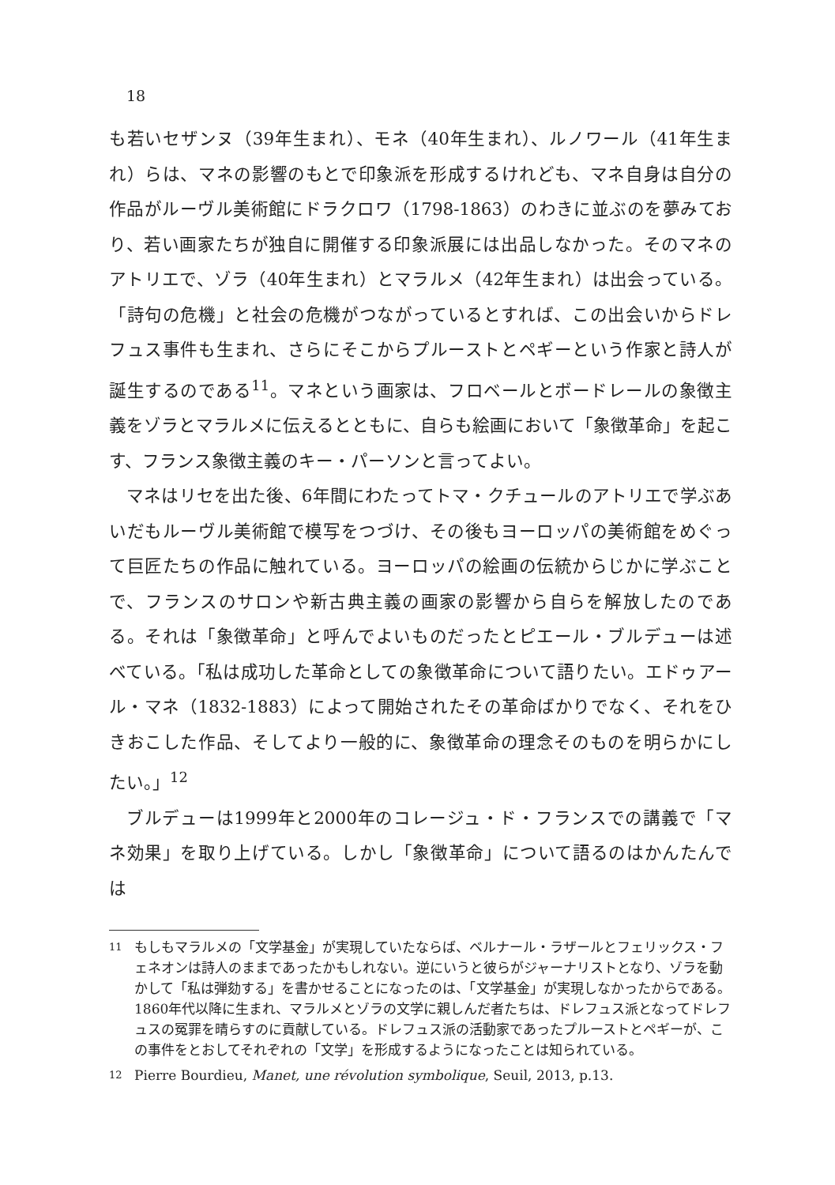18
も若いセザンヌ（39年生まれ）、モネ（40年生まれ）、ルノワール（41年生まれ）らは、マネの影響のもとで印象派を形成するけれども、マネ自身は自分の作品がルーヴル美術館にドラクロワ（1798-1863）のわきに並ぶのを夢みており、若い画家たちが独自に開催する印象派展には出品しなかった。そのマネのアトリエで、ゾラ（40年生まれ）とマラルメ（42年生まれ）は出会っている。「詩句の危機」と社会の危機がつながっているとすれば、この出会いからドレフュス事件も生まれ、さらにそこからプルーストとペギーという作家と詩人が誕生するのである<sup>11</sup>。マネという画家は、フロベールとボードレールの象徴主義をゾラとマラルメに伝えるとともに、自らも絵画において「象徴革命」を起こす、フランス象徴主義のキー・パーソンと言ってよい。
マネはリセを出た後、6年間にわたってトマ・クチュールのアトリエで学ぶあいだもルーヴル美術館で模写をつづけ、その後もヨーロッパの美術館をめぐって巨匠たちの作品に触れている。ヨーロッパの絵画の伝統からじかに学ぶことで、フランスのサロンや新古典主義の画家の影響から自らを解放したのである。それは「象徴革命」と呼んでよいものだったとピエール・ブルデューは述べている。「私は成功した革命としての象徴革命について語りたい。エドゥアール・マネ（1832-1883）によって開始されたその革命ばかりでなく、それをひきおこした作品、そしてより一般的に、象徴革命の理念そのものを明らかにしたい。」<sup>12</sup>
ブルデューは1999年と2000年のコレージュ・ド・フランスでの講義で「マネ効果」を取り上げている。しかし「象徴革命」について語るのはかんたんでは
11 もしもマラルメの「文学基金」が実現していたならば、ベルナール・ラザールとフェリックス・フェネオンは詩人のままであったかもしれない。逆にいうと彼らがジャーナリストとなり、ゾラを動かして「私は弾劾する」を書かせることになったのは、「文学基金」が実現しなかったからである。1860年代以降に生まれ、マラルメとゾラの文学に親しんだ者たちは、ドレフュス派となってドレフュスの冤罪を晴らすのに貢献している。ドレフュス派の活動家であったプルーストとペギーが、この事件をとおしてそれぞれの「文学」を形成するようになったことは知られている。
12 Pierre Bourdieu, Manet, une révolution symbolique, Seuil, 2013, p.13.